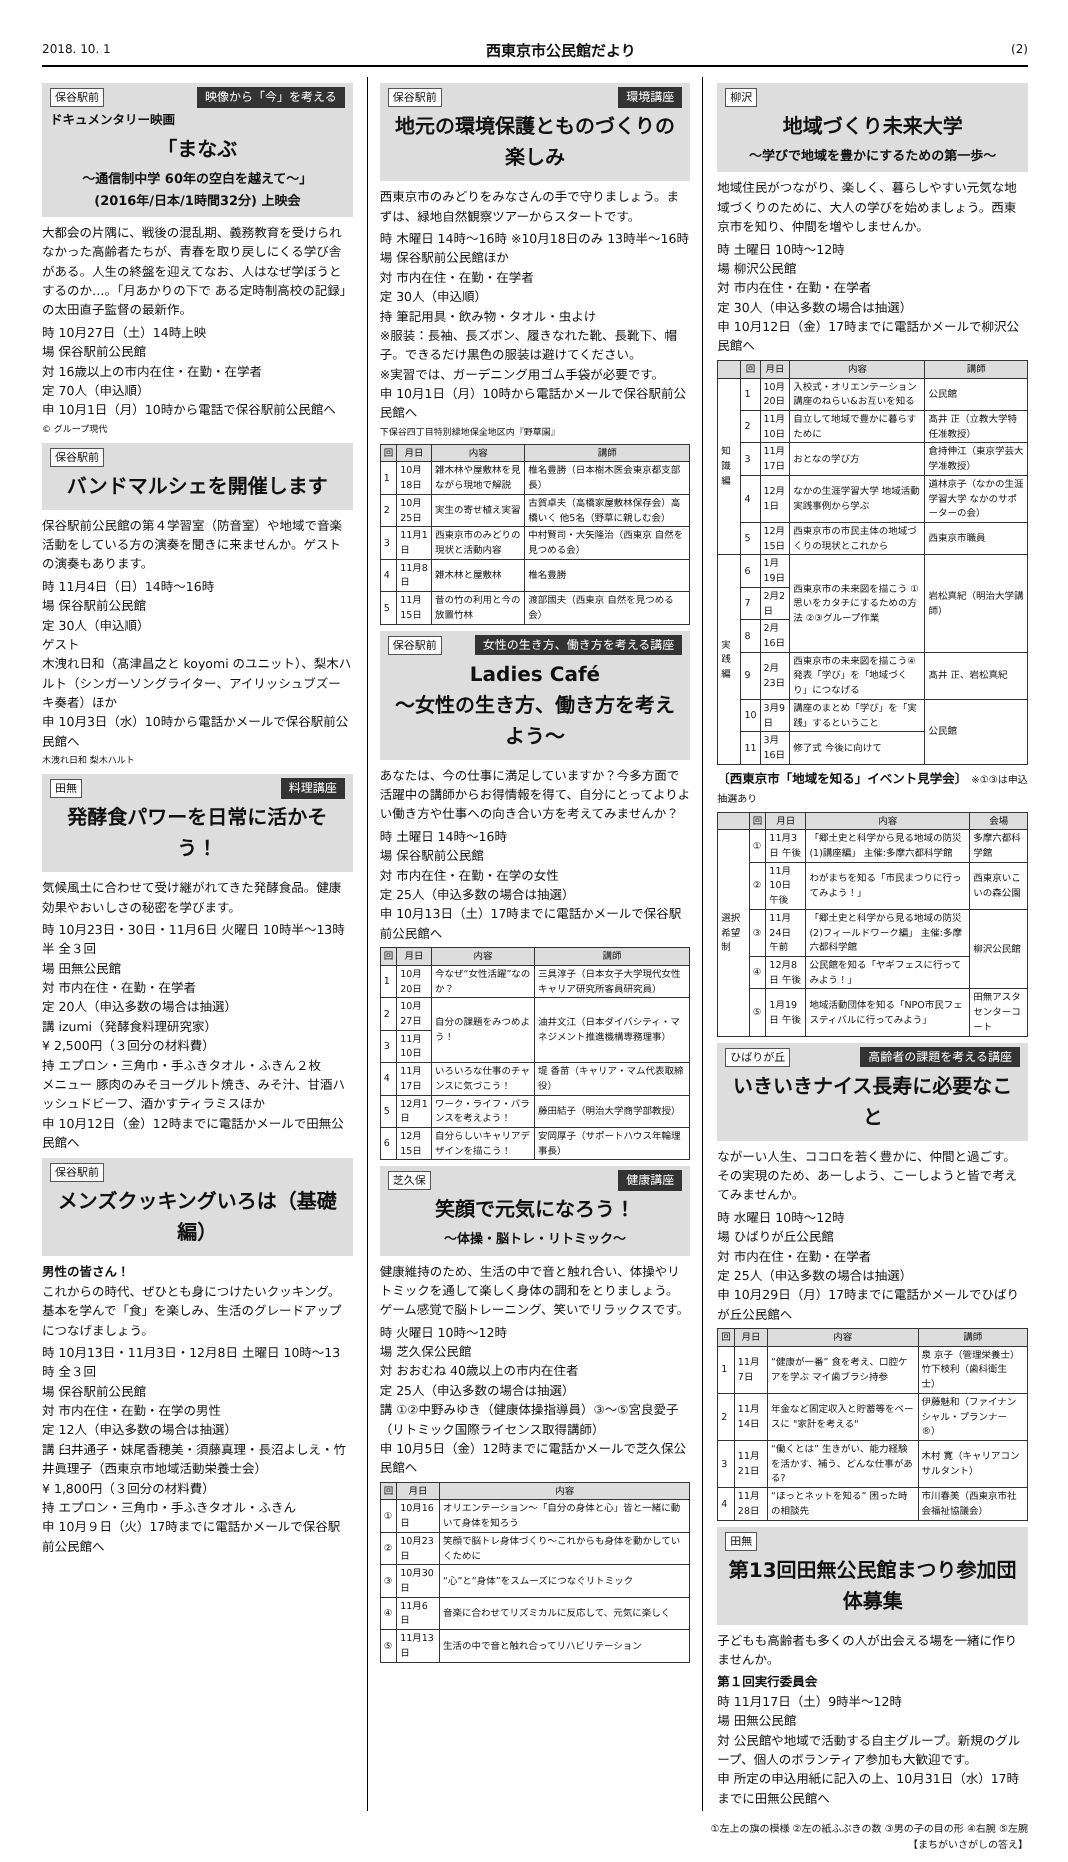2018. 10. 1 西東京市公民館だより (2)
保谷駅前 映像から「今」を考える
ドキュメンタリー映画
「まなぶ
～通信制中学 60年の空白を越えて～」
(2016年/日本/1時間32分) 上映会
大都会の片隅に、戦後の混乱期、義務教育を受けられなかった高齢者たちが、青春を取り戻しにくる学び舎がある。人生の終盤を迎えてなお、人はなぜ学ぼうとするのか…。「月あかりの下で ある定時制高校の記録」の太田直子監督の最新作。
時 10月27日（土）14時上映
場 保谷駅前公民館
対 16歳以上の市内在住・在勤・在学者
定 70人（申込順）
申 10月1日（月）10時から電話で保谷駅前公民館へ
© グループ現代
保谷駅前
バンドマルシェを開催します
保谷駅前公民館の第４学習室（防音室）や地域で音楽活動をしている方の演奏を聞きに来ませんか。ゲストの演奏もあります。
時 11月4日（日）14時～16時
場 保谷駅前公民館
定 30人（申込順）
ゲスト
木洩れ日和（髙津昌之と koyomi のユニット）、梨木ハルト（シンガーソングライター、アイリッシュブズーキ奏者）ほか
申 10月3日（水）10時から電話かメールで保谷駅前公民館へ
木洩れ日和 梨木ハルト
田無 料理講座
発酵食パワーを日常に活かそう！
気候風土に合わせて受け継がれてきた発酵食品。健康効果やおいしさの秘密を学びます。
時 10月23日・30日・11月6日 火曜日 10時半～13時半 全３回
場 田無公民館
対 市内在住・在勤・在学者
定 20人（申込多数の場合は抽選）
講 izumi（発酵食料理研究家）
¥ 2,500円（３回分の材料費）
持 エプロン・三角巾・手ふきタオル・ふきん２枚
メニュー 豚肉のみそヨーグルト焼き、みそ汁、甘酒ハッシュドビーフ、酒かすティラミスほか
申 10月12日（金）12時までに電話かメールで田無公民館へ
保谷駅前
メンズクッキングいろは（基礎編）
男性の皆さん！
これからの時代、ぜひとも身につけたいクッキング。基本を学んで「食」を楽しみ、生活のグレードアップにつなげましょう。
時 10月13日・11月3日・12月8日 土曜日 10時～13時 全３回
場 保谷駅前公民館
対 市内在住・在勤・在学の男性
定 12人（申込多数の場合は抽選）
講 臼井通子・妹尾香穂美・須藤真理・長沼よしえ・竹井眞理子（西東京市地域活動栄養士会）
¥ 1,800円（３回分の材料費）
持 エプロン・三角巾・手ふきタオル・ふきん
申 10月９日（火）17時までに電話かメールで保谷駅前公民館へ
保谷駅前 環境講座
地元の環境保護とものづくりの楽しみ
西東京市のみどりをみなさんの手で守りましょう。まずは、緑地自然観察ツアーからスタートです。
時 木曜日 14時～16時 ※10月18日のみ 13時半～16時
場 保谷駅前公民館ほか
対 市内在住・在勤・在学者
定 30人（申込順）
持 筆記用具・飲み物・タオル・虫よけ
※服装：長袖、長ズボン、履きなれた靴、長靴下、帽子。できるだけ黒色の服装は避けてください。
※実習では、ガーデニング用ゴム手袋が必要です。
申 10月1日（月）10時から電話かメールで保谷駅前公民館へ
下保谷四丁目特別緑地保全地区内『野草園』
| 回 | 月日 | 内容 | 講師 |
| --- | --- | --- | --- |
| 1 | 10月18日 | 雑木林や屋敷林を見ながら現地で解説 | 椎名豊勝（日本樹木医会東京都支部長） |
| 2 | 10月25日 | 実生の寄せ植え実習 | 古賀卓夫（高橋家屋敷林保存会）高橋いく 他5名（野草に親しむ会） |
| 3 | 11月1日 | 西東京市のみどりの現状と活動内容 | 中村賢司・大矢隆治（西東京 自然を見つめる会） |
| 4 | 11月8日 | 雑木林と屋敷林 | 椎名豊勝 |
| 5 | 11月15日 | 昔の竹の利用と今の放置竹林 | 渡部國夫（西東京 自然を見つめる会） |
保谷駅前 女性の生き方、働き方を考える講座
Ladies Café
～女性の生き方、働き方を考えよう～
あなたは、今の仕事に満足していますか？今多方面で活躍中の講師からお得情報を得て、自分にとってよりよい働き方や仕事への向き合い方を考えてみませんか？
時 土曜日 14時～16時
場 保谷駅前公民館
対 市内在住・在勤・在学の女性
定 25人（申込多数の場合は抽選）
申 10月13日（土）17時までに電話かメールで保谷駅前公民館へ
| 回 | 月日 | 内容 | 講師 |
| --- | --- | --- | --- |
| 1 | 10月20日 | 今なぜ“女性活躍”なのか？ | 三具淳子（日本女子大学現代女性キャリア研究所客員研究員） |
| 2 | 10月27日 | 自分の課題をみつめよう！ | 油井文江（日本ダイバシティ・マネジメント推進機構専務理事） |
| 3 | 11月10日 | | |
| 4 | 11月17日 | いろいろな仕事のチャンスに気づこう！ | 堤 香苗（キャリア・マム代表取締役） |
| 5 | 12月1日 | ワーク・ライフ・バランスを考えよう！ | 藤田結子（明治大学商学部教授） |
| 6 | 12月15日 | 自分らしいキャリアデザインを描こう！ | 安岡厚子（サポートハウス年輪理事長） |
芝久保 健康講座
笑顔で元気になろう！
～体操・脳トレ・リトミック～
健康維持のため、生活の中で音と触れ合い、体操やリトミックを通して楽しく身体の調和をとりましょう。ゲーム感覚で脳トレーニング、笑いでリラックスです。
時 火曜日 10時～12時
場 芝久保公民館
対 おおむね 40歳以上の市内在住者
定 25人（申込多数の場合は抽選）
講 ①②中野みゆき（健康体操指導員）③～⑤宮良愛子（リトミック国際ライセンス取得講師）
申 10月5日（金）12時までに電話かメールで芝久保公民館へ
| 回 | 月日 | 内容 |
| --- | --- | --- |
| ① | 10月16日 | オリエンテーション～「自分の身体と心」皆と一緒に動いて身体を知ろう |
| ② | 10月23日 | 笑顔で脳トレ身体づくり～これからも身体を動かしていくために |
| ③ | 10月30日 | “心”と“身体”をスムーズにつなぐリトミック |
| ④ | 11月6日 | 音楽に合わせてリズミカルに反応して、元気に楽しく |
| ⑤ | 11月13日 | 生活の中で音と触れ合ってリハビリテーション |
柳沢
地域づくり未来大学
～学びで地域を豊かにするための第一歩～
地域住民がつながり、楽しく、暮らしやすい元気な地域づくりのために、大人の学びを始めましょう。西東京市を知り、仲間を増やしませんか。
時 土曜日 10時～12時
場 柳沢公民館
対 市内在住・在勤・在学者
定 30人（申込多数の場合は抽選）
申 10月12日（金）17時までに電話かメールで柳沢公民館へ
| | 回 | 月日 | 内容 | 講師 |
| --- | --- | --- | --- | --- |
| 知識編 | 1 | 10月20日 | 入校式・オリエンテーション 講座のねらい&お互いを知る | 公民館 |
| | 2 | 11月10日 | 自立して地域で豊かに暮らすために | 髙井 正（立教大学特任准教授） |
| | 3 | 11月17日 | おとなの学び方 | 倉持伸江（東京学芸大学准教授） |
| | 4 | 12月1日 | なかの生涯学習大学 地域活動実践事例から学ぶ | 道林京子（なかの生涯学習大学 なかのサポーターの会） |
| | 5 | 12月15日 | 西東京市の市民主体の地域づくりの現状とこれから | 西東京市職員 |
| 実践編 | 6 | 1月19日 | 西東京市の未来図を描こう ①思いをカタチにするための方法 ②③グループ作業 | 岩松真紀（明治大学講師） |
| | 7 | 2月2日 | | |
| | 8 | 2月16日 | | |
| | 9 | 2月23日 | 西東京市の未来図を描こう④発表「学び」を「地域づくり」につなげる | 髙井 正、岩松真紀 |
| | 10 | 3月9日 | 講座のまとめ「学び」を「実践」するということ | 公民館 |
| | 11 | 3月16日 | 修了式 今後に向けて | |
〔西東京市「地域を知る」イベント見学会〕 ※①③は申込抽選あり
| | 回 | 月日 | 内容 | 会場 |
| --- | --- | --- | --- | --- |
| 選択希望制 | ① | 11月3日 午後 | 「郷土史と科学から見る地域の防災(1)講座編」 主催:多摩六都科学館 | 多摩六都科学館 |
| | ② | 11月10日 午後 | わがまちを知る「市民まつりに行ってみよう！」 | 西東京いこいの森公園 |
| | ③ | 11月24日 午前 | 「郷土史と科学から見る地域の防災(2)フィールドワーク編」 主催:多摩六都科学館 | 柳沢公民館 |
| | ④ | 12月8日 午後 | 公民館を知る「ヤギフェスに行ってみよう！」 | |
| | ⑤ | 1月19日 午後 | 地域活動団体を知る「NPO市民フェスティバルに行ってみよう」 | 田無アスタセンターコート |
ひばりが丘 高齢者の課題を考える講座
いきいきナイス長寿に必要なこと
ながーい人生、ココロを若く豊かに、仲間と過ごす。その実現のため、あーしよう、こーしようと皆で考えてみませんか。
時 水曜日 10時～12時
場 ひばりが丘公民館
対 市内在住・在勤・在学者
定 25人（申込多数の場合は抽選）
申 10月29日（月）17時までに電話かメールでひばりが丘公民館へ
| 回 | 月日 | 内容 | 講師 |
| --- | --- | --- | --- |
| 1 | 11月7日 | “健康が一番” 食を考え、口腔ケアを学ぶ マイ歯ブラシ持参 | 泉 京子（管理栄養士）竹下枝利（歯科衛生士） |
| 2 | 11月14日 | 年金など固定収入と貯蓄等をベースに "家計を考える" | 伊藤魅和（ファイナンシャル・プランナー®） |
| 3 | 11月21日 | “働くとは” 生きがい、能力経験を活かす、補う、どんな仕事がある? | 木村 寛（キャリアコンサルタント） |
| 4 | 11月28日 | “ほっとネットを知る” 困った時の相談先 | 市川春美（西東京市社会福祉協議会） |
田無
第13回田無公民館まつり参加団体募集
子どもも高齢者も多くの人が出会える場を一緒に作りませんか。
第１回実行委員会
時 11月17日（土）9時半～12時
場 田無公民館
対 公民館や地域で活動する自主グループ。新規のグループ、個人のボランティア参加も大歓迎です。
申 所定の申込用紙に記入の上、10月31日（水）17時までに田無公民館へ
①左上の旗の模様 ②左の紙ふぶきの数 ③男の子の目の形 ④右腕 ⑤左腕
【まちがいさがしの答え】